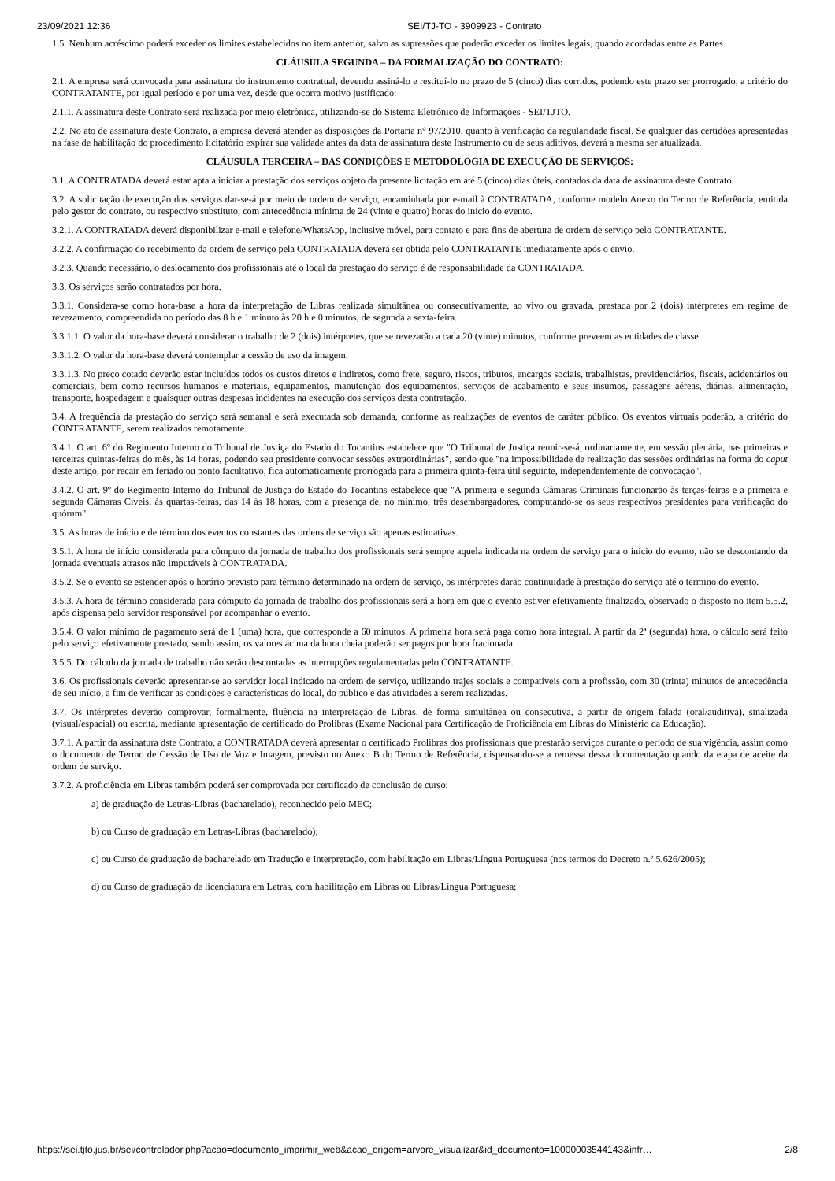23/09/2021 12:36 SEI/TJ-TO - 3909923 - Contrato
1.5. Nenhum acréscimo poderá exceder os limites estabelecidos no item anterior, salvo as supressões que poderão exceder os limites legais, quando acordadas entre as Partes.
CLÁUSULA SEGUNDA – DA FORMALIZAÇÃO DO CONTRATO:
2.1. A empresa será convocada para assinatura do instrumento contratual, devendo assiná-lo e restituí-lo no prazo de 5 (cinco) dias corridos, podendo este prazo ser prorrogado, a critério do CONTRATANTE, por igual período e por uma vez, desde que ocorra motivo justificado:
2.1.1. A assinatura deste Contrato será realizada por meio eletrônica, utilizando-se do Sistema Eletrônico de Informações - SEI/TJTO.
2.2. No ato de assinatura deste Contrato, a empresa deverá atender as disposições da Portaria n° 97/2010, quanto à verificação da regularidade fiscal. Se qualquer das certidões apresentadas na fase de habilitação do procedimento licitatório expirar sua validade antes da data de assinatura deste Instrumento ou de seus aditivos, deverá a mesma ser atualizada.
CLÁUSULA TERCEIRA – DAS CONDIÇÕES E METODOLOGIA DE EXECUÇÃO DE SERVIÇOS:
3.1. A CONTRATADA deverá estar apta a iniciar a prestação dos serviços objeto da presente licitação em até 5 (cinco) dias úteis, contados da data de assinatura deste Contrato.
3.2. A solicitação de execução dos serviços dar-se-á por meio de ordem de serviço, encaminhada por e-mail à CONTRATADA, conforme modelo Anexo do Termo de Referência, emitida pelo gestor do contrato, ou respectivo substituto, com antecedência mínima de 24 (vinte e quatro) horas do início do evento.
3.2.1. A CONTRATADA deverá disponibilizar e-mail e telefone/WhatsApp, inclusive móvel, para contato e para fins de abertura de ordem de serviço pelo CONTRATANTE.
3.2.2. A confirmação do recebimento da ordem de serviço pela CONTRATADA deverá ser obtida pelo CONTRATANTE imediatamente após o envio.
3.2.3. Quando necessário, o deslocamento dos profissionais até o local da prestação do serviço é de responsabilidade da CONTRATADA.
3.3. Os serviços serão contratados por hora.
3.3.1. Considera-se como hora-base a hora da interpretação de Libras realizada simultânea ou consecutivamente, ao vivo ou gravada, prestada por 2 (dois) intérpretes em regime de revezamento, compreendida no período das 8 h e 1 minuto às 20 h e 0 minutos, de segunda a sexta-feira.
3.3.1.1. O valor da hora-base deverá considerar o trabalho de 2 (dois) intérpretes, que se revezarão a cada 20 (vinte) minutos, conforme preveem as entidades de classe.
3.3.1.2. O valor da hora-base deverá contemplar a cessão de uso da imagem.
3.3.1.3. No preço cotado deverão estar incluídos todos os custos diretos e indiretos, como frete, seguro, riscos, tributos, encargos sociais, trabalhistas, previdenciários, fiscais, acidentários ou comerciais, bem como recursos humanos e materiais, equipamentos, manutenção dos equipamentos, serviços de acabamento e seus insumos, passagens aéreas, diárias, alimentação, transporte, hospedagem e quaisquer outras despesas incidentes na execução dos serviços desta contratação.
3.4. A frequência da prestação do serviço será semanal e será executada sob demanda, conforme as realizações de eventos de caráter público. Os eventos virtuais poderão, a critério do CONTRATANTE, serem realizados remotamente.
3.4.1. O art. 6º do Regimento Interno do Tribunal de Justiça do Estado do Tocantins estabelece que "O Tribunal de Justiça reunir-se-á, ordinariamente, em sessão plenária, nas primeiras e terceiras quintas-feiras do mês, às 14 horas, podendo seu presidente convocar sessões extraordinárias", sendo que "na impossibilidade de realização das sessões ordinárias na forma do caput deste artigo, por recair em feriado ou ponto facultativo, fica automaticamente prorrogada para a primeira quinta-feira útil seguinte, independentemente de convocação".
3.4.2. O art. 9º do Regimento Interno do Tribunal de Justiça do Estado do Tocantins estabelece que "A primeira e segunda Câmaras Criminais funcionarão às terças-feiras e a primeira e segunda Câmaras Cíveis, às quartas-feiras, das 14 às 18 horas, com a presença de, no mínimo, três desembargadores, computando-se os seus respectivos presidentes para verificação do quórum".
3.5. As horas de início e de término dos eventos constantes das ordens de serviço são apenas estimativas.
3.5.1. A hora de início considerada para cômputo da jornada de trabalho dos profissionais será sempre aquela indicada na ordem de serviço para o início do evento, não se descontando da jornada eventuais atrasos não imputáveis à CONTRATADA.
3.5.2. Se o evento se estender após o horário previsto para término determinado na ordem de serviço, os intérpretes darão continuidade à prestação do serviço até o término do evento.
3.5.3. A hora de término considerada para cômputo da jornada de trabalho dos profissionais será a hora em que o evento estiver efetivamente finalizado, observado o disposto no item 5.5.2, após dispensa pelo servidor responsável por acompanhar o evento.
3.5.4. O valor mínimo de pagamento será de 1 (uma) hora, que corresponde a 60 minutos. A primeira hora será paga como hora integral. A partir da 2ª (segunda) hora, o cálculo será feito pelo serviço efetivamente prestado, sendo assim, os valores acima da hora cheia poderão ser pagos por hora fracionada.
3.5.5. Do cálculo da jornada de trabalho não serão descontadas as interrupções regulamentadas pelo CONTRATANTE.
3.6. Os profissionais deverão apresentar-se ao servidor local indicado na ordem de serviço, utilizando trajes sociais e compatíveis com a profissão, com 30 (trinta) minutos de antecedência de seu início, a fim de verificar as condições e características do local, do público e das atividades a serem realizadas.
3.7. Os intérpretes deverão comprovar, formalmente, fluência na interpretação de Libras, de forma simultânea ou consecutiva, a partir de origem falada (oral/auditiva), sinalizada (visual/espacial) ou escrita, mediante apresentação de certificado do Prolibras (Exame Nacional para Certificação de Proficiência em Libras do Ministério da Educação).
3.7.1. A partir da assinatura dste Contrato, a CONTRATADA deverá apresentar o certificado Prolibras dos profissionais que prestarão serviços durante o período de sua vigência, assim como o documento de Termo de Cessão de Uso de Voz e Imagem, previsto no Anexo B do Termo de Referência, dispensando-se a remessa dessa documentação quando da etapa de aceite da ordem de serviço.
3.7.2. A proficiência em Libras também poderá ser comprovada por certificado de conclusão de curso:
a) de graduação de Letras-Libras (bacharelado), reconhecido pelo MEC;
b) ou Curso de graduação em Letras-Libras (bacharelado);
c) ou Curso de graduação de bacharelado em Tradução e Interpretação, com habilitação em Libras/Língua Portuguesa (nos termos do Decreto n.º 5.626/2005);
d) ou Curso de graduação de licenciatura em Letras, com habilitação em Libras ou Libras/Língua Portuguesa;
https://sei.tjto.jus.br/sei/controlador.php?acao=documento_imprimir_web&acao_origem=arvore_visualizar&id_documento=10000003544143&infr… 2/8